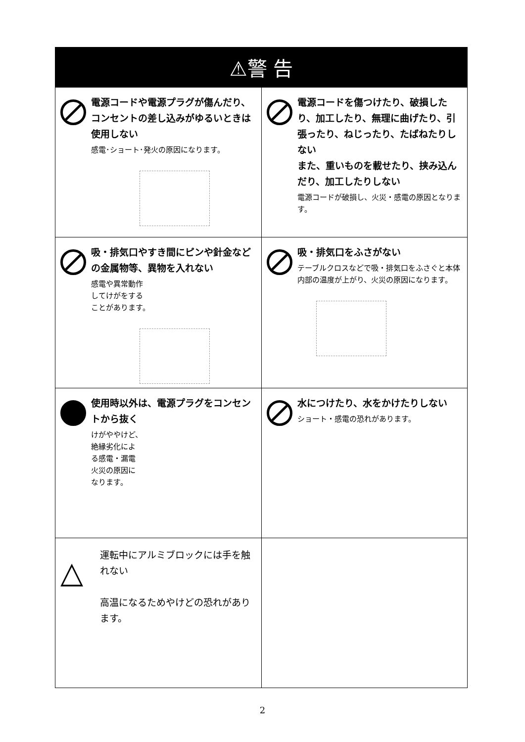| ⚠警 告 | |
| --- | --- |
| 電源コードや電源プラグが傷んだり、コンセントの差し込みがゆるいときは使用しない 感電･ショート･発火の原因になります。 | 電源コードを傷つけたり、破損したり、加工したり、無理に曲げたり、引張ったり、ねじったり、たばねたりしない また、重いものを載せたり、挟み込んだり、加工したりしない 電源コードが破損し、火災・感電の原因となります。 |
| 吸・排気口やすき間にピンや針金などの金属物等、異物を入れない 感電や異常動作 してけがをする ことがあります。 | 吸・排気口をふさがない テーブルクロスなどで吸・排気口をふさぐと本体内部の温度が上がり、火災の原因になります。 |
| 使用時以外は、電源プラグをコンセントから抜く けがややけど、 絶縁劣化によ る感電・漏電 火災の原因に なります。 | 水につけたり、水をかけたりしない ショート・感電の恐れがあります。 |
| △ 運転中にアルミブロックには手を触れない 高温になるためやけどの恐れがあります。 | |
2